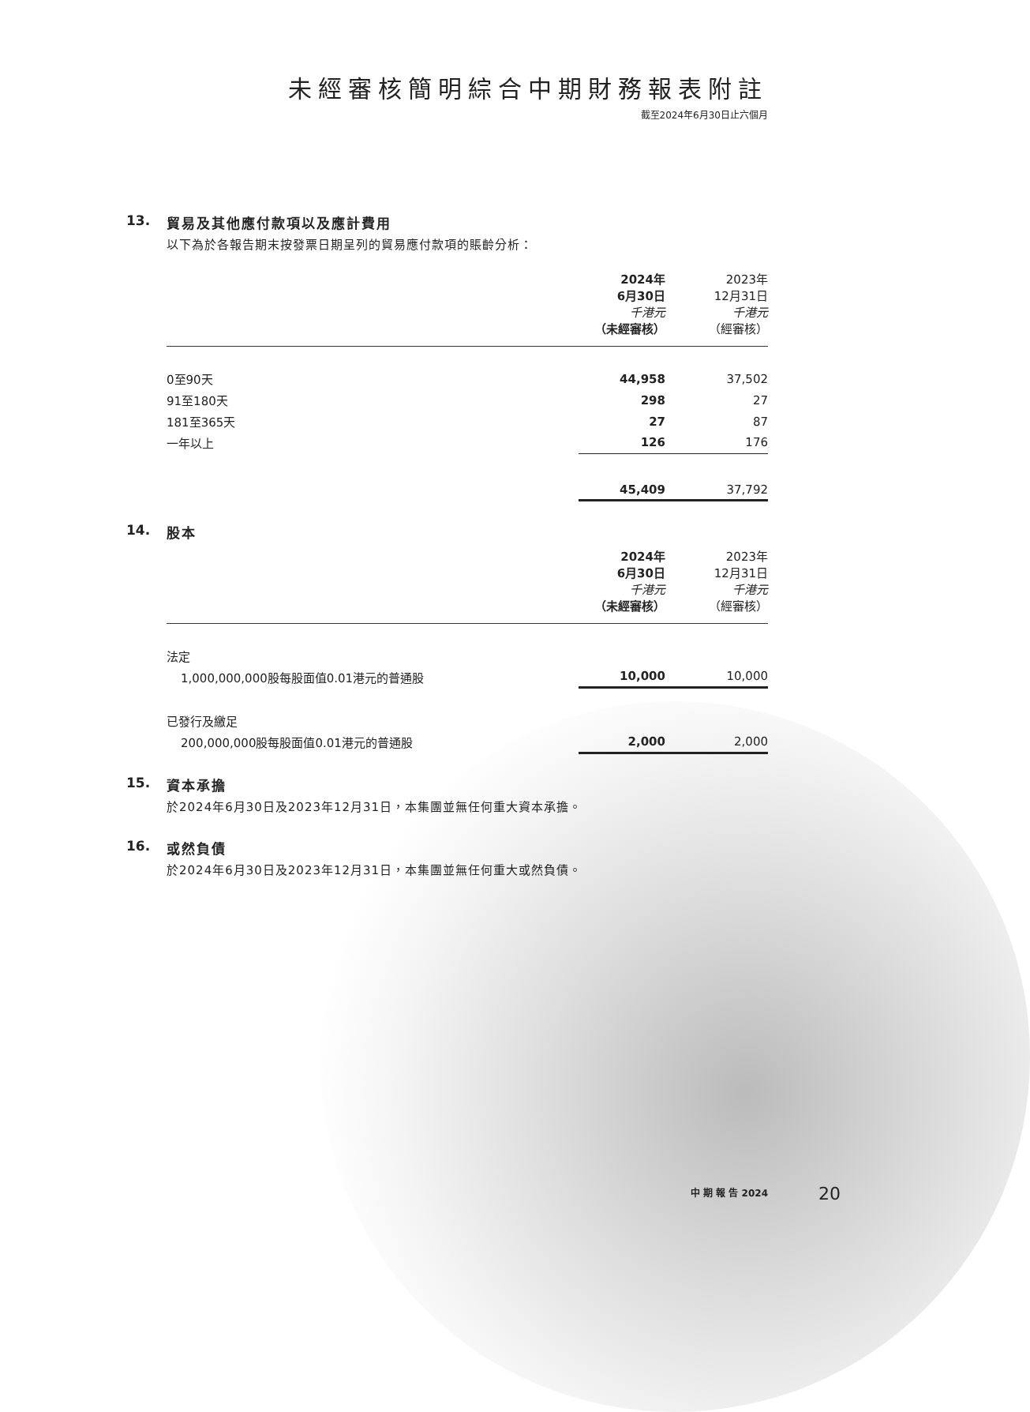未經審核簡明綜合中期財務報表附註
截至2024年6月30日止六個月
13. 貿易及其他應付款項以及應計費用
以下為於各報告期末按發票日期呈列的貿易應付款項的賬齡分析：
| | 2024年 6月30日 千港元 （未經審核） | 2023年 12月31日 千港元 （經審核） |
| 0至90天 | 44,958 | 37,502 |
| 91至180天 | 298 | 27 |
| 181至365天 | 27 | 87 |
| 一年以上 | 126 | 176 |
| | 45,409 | 37,792 |
14. 股本
| | 2024年 6月30日 千港元 （未經審核） | 2023年 12月31日 千港元 （經審核） |
| 法定 | | |
| 1,000,000,000股每股面值0.01港元的普通股 | 10,000 | 10,000 |
| 已發行及繳足 | | |
| 200,000,000股每股面值0.01港元的普通股 | 2,000 | 2,000 |
15. 資本承擔
於2024年6月30日及2023年12月31日，本集團並無任何重大資本承擔。
16. 或然負債
於2024年6月30日及2023年12月31日，本集團並無任何重大或然負債。
中 期 報 告 2024 20